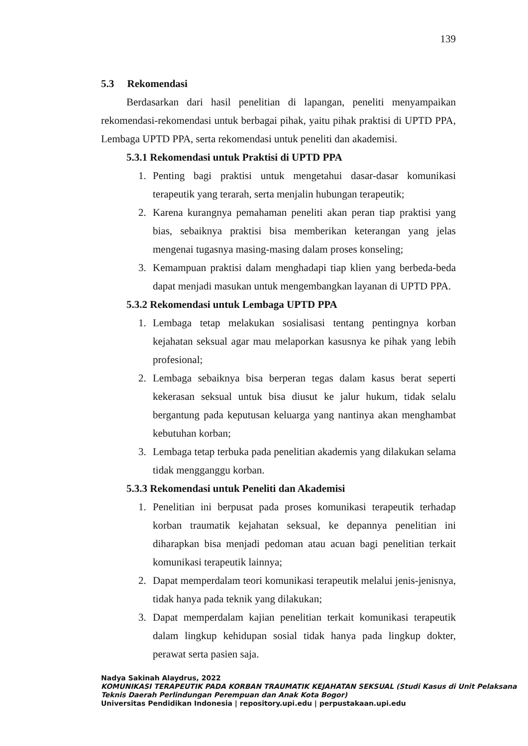139
5.3 Rekomendasi
Berdasarkan dari hasil penelitian di lapangan, peneliti menyampaikan rekomendasi-rekomendasi untuk berbagai pihak, yaitu pihak praktisi di UPTD PPA, Lembaga UPTD PPA, serta rekomendasi untuk peneliti dan akademisi.
5.3.1 Rekomendasi untuk Praktisi di UPTD PPA
1. Penting bagi praktisi untuk mengetahui dasar-dasar komunikasi terapeutik yang terarah, serta menjalin hubungan terapeutik;
2. Karena kurangnya pemahaman peneliti akan peran tiap praktisi yang bias, sebaiknya praktisi bisa memberikan keterangan yang jelas mengenai tugasnya masing-masing dalam proses konseling;
3. Kemampuan praktisi dalam menghadapi tiap klien yang berbeda-beda dapat menjadi masukan untuk mengembangkan layanan di UPTD PPA.
5.3.2 Rekomendasi untuk Lembaga UPTD PPA
1. Lembaga tetap melakukan sosialisasi tentang pentingnya korban kejahatan seksual agar mau melaporkan kasusnya ke pihak yang lebih profesional;
2. Lembaga sebaiknya bisa berperan tegas dalam kasus berat seperti kekerasan seksual untuk bisa diusut ke jalur hukum, tidak selalu bergantung pada keputusan keluarga yang nantinya akan menghambat kebutuhan korban;
3. Lembaga tetap terbuka pada penelitian akademis yang dilakukan selama tidak mengganggu korban.
5.3.3 Rekomendasi untuk Peneliti dan Akademisi
1. Penelitian ini berpusat pada proses komunikasi terapeutik terhadap korban traumatik kejahatan seksual, ke depannya penelitian ini diharapkan bisa menjadi pedoman atau acuan bagi penelitian terkait komunikasi terapeutik lainnya;
2. Dapat memperdalam teori komunikasi terapeutik melalui jenis-jenisnya, tidak hanya pada teknik yang dilakukan;
3. Dapat memperdalam kajian penelitian terkait komunikasi terapeutik dalam lingkup kehidupan sosial tidak hanya pada lingkup dokter, perawat serta pasien saja.
Nadya Sakinah Alaydrus, 2022
KOMUNIKASI TERAPEUTIK PADA KORBAN TRAUMATIK KEJAHATAN SEKSUAL (Studi Kasus di Unit Pelaksana Teknis Daerah Perlindungan Perempuan dan Anak Kota Bogor)
Universitas Pendidikan Indonesia | repository.upi.edu | perpustakaan.upi.edu